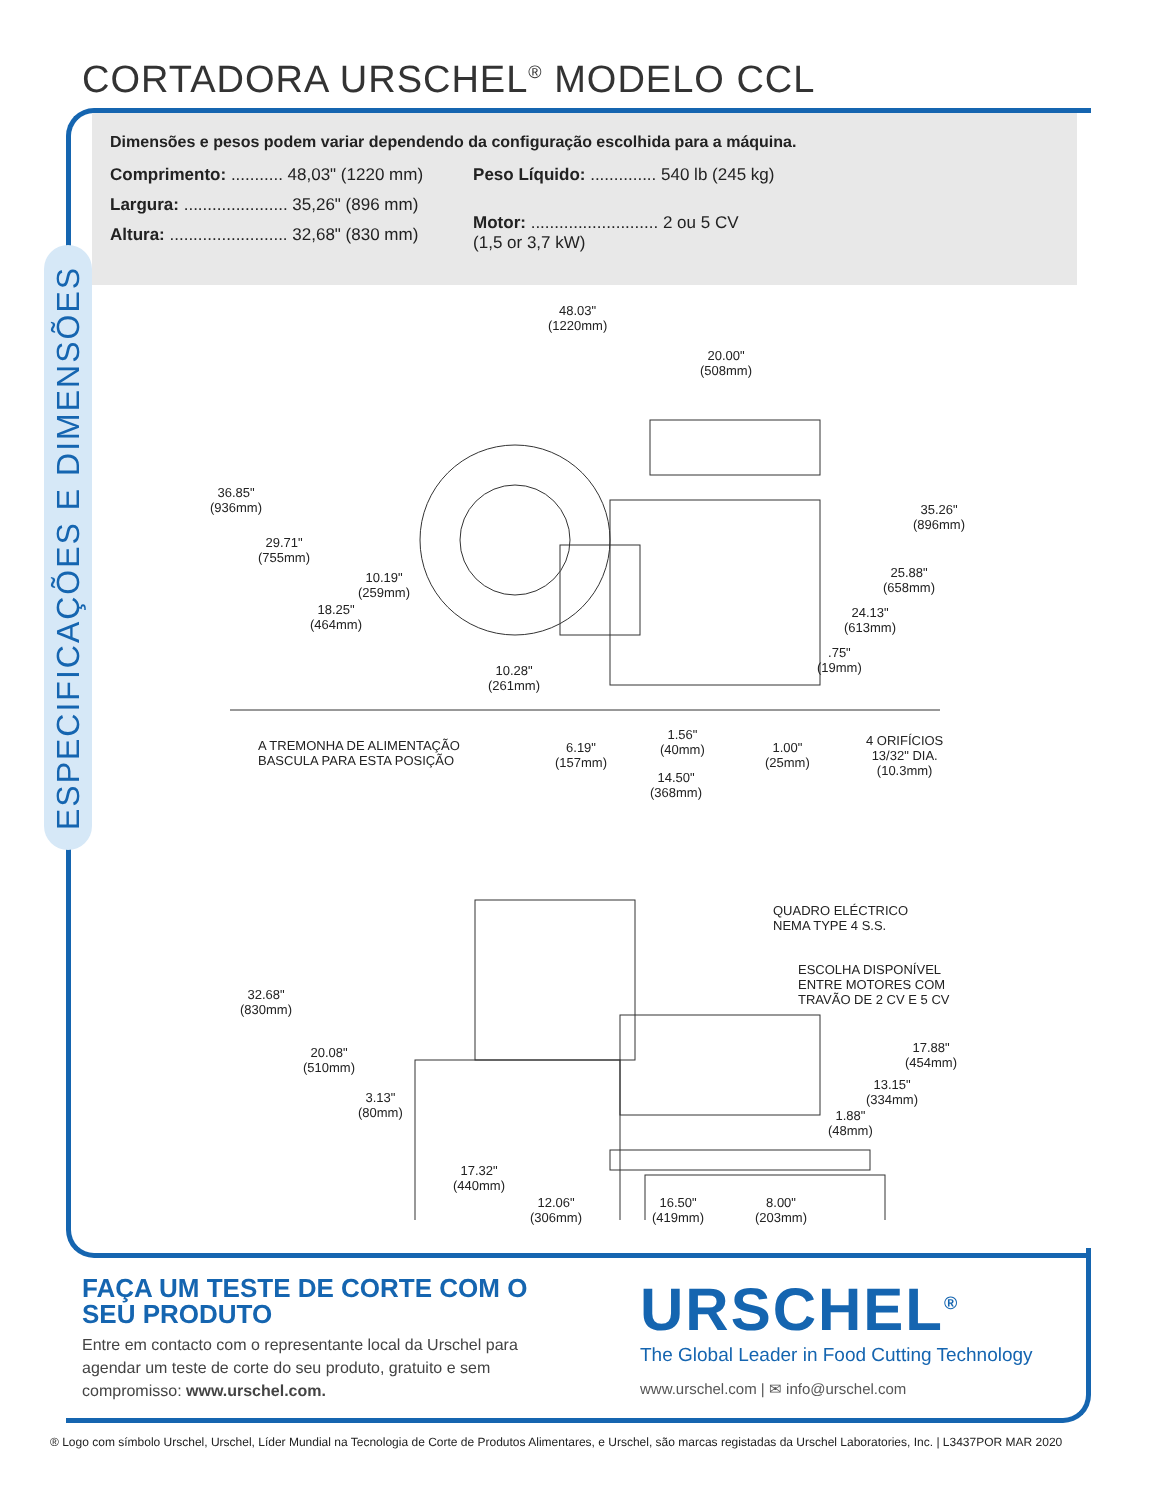CORTADORA URSCHEL<sup>®</sup> MODELO CCL
Dimensões e pesos podem variar dependendo da configuração escolhida para a máquina.
Comprimento: ........... 48,03" (1220 mm)
Largura: ...................... 35,26" (896 mm)
Altura: ......................... 32,68" (830 mm)
Peso Líquido: .............. 540 lb (245 kg)
Motor: ........................... 2 ou 5 CV
(1,5 or 3,7 kW)
ESPECIFICAÇÕES E DIMENSÕES
48.03"
(1220mm)
20.00"
(508mm)
36.85"
(936mm)
29.71"
(755mm)
10.19"
(259mm)
18.25"
(464mm)
35.26"
(896mm)
25.88"
(658mm)
24.13"
(613mm)
.75"
(19mm)
10.28"
(261mm)
A TREMONHA DE ALIMENTAÇÃO
BASCULA PARA ESTA POSIÇÃO
6.19"
(157mm)
1.56"
(40mm)
1.00"
(25mm)
14.50"
(368mm)
4 ORIFÍCIOS
13/32" DIA.
(10.3mm)
QUADRO ELÉCTRICO
NEMA TYPE 4 S.S.
ESCOLHA DISPONÍVEL
ENTRE MOTORES COM
TRAVÃO DE 2 CV E 5 CV
32.68"
(830mm)
20.08"
(510mm)
3.13"
(80mm)
17.88"
(454mm)
13.15"
(334mm)
1.88"
(48mm)
17.32"
(440mm)
12.06"
(306mm)
16.50"
(419mm)
8.00"
(203mm)
FAÇA UM TESTE DE CORTE COM O SEU PRODUTO
Entre em contacto com o representante local da Urschel para agendar um teste de corte do seu produto, gratuito e sem compromisso: www.urschel.com.
URSCHEL<sup>®</sup>
The Global Leader in Food Cutting Technology
www.urschel.com | ✉ info@urschel.com
® Logo com símbolo Urschel, Urschel, Líder Mundial na Tecnologia de Corte de Produtos Alimentares, e Urschel, são marcas registadas da Urschel Laboratories, Inc. | L3437POR MAR 2020